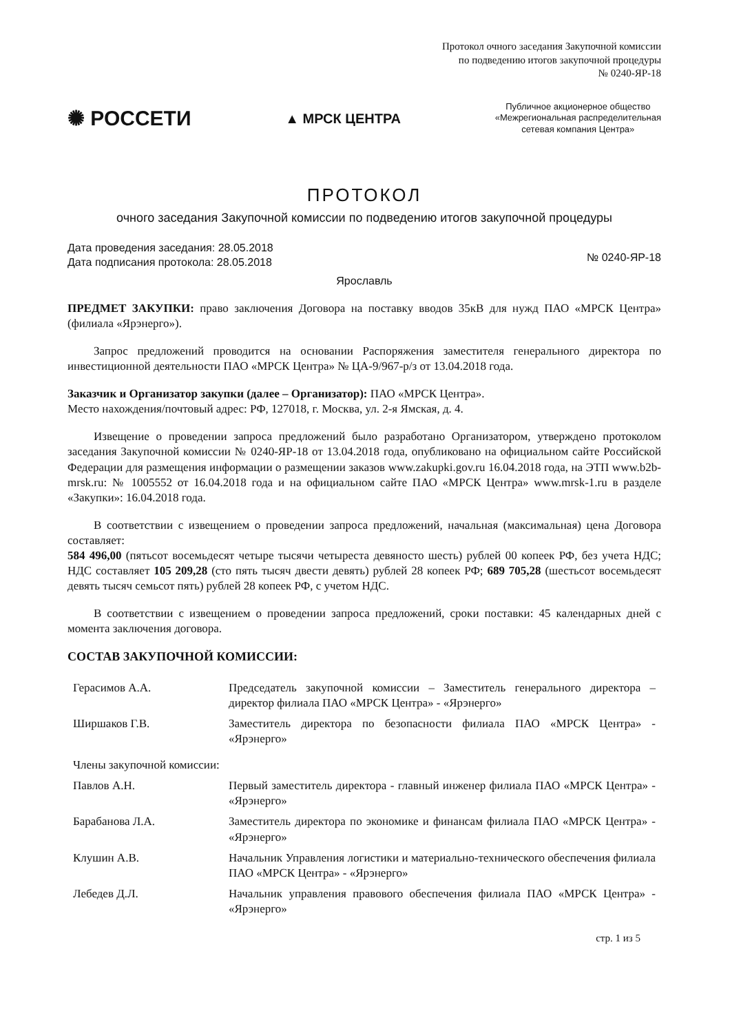Протокол очного заседания Закупочной комиссии
по подведению итогов закупочной процедуры
№ 0240-ЯР-18
✺ РОССЕТИ
▲ МРСК ЦЕНТРА
Публичное акционерное общество
«Межрегиональная распределительная
сетевая компания Центра»
ПРОТОКОЛ
очного заседания Закупочной комиссии по подведению итогов закупочной процедуры
Дата проведения заседания: 28.05.2018
Дата подписания протокола: 28.05.2018
№ 0240-ЯР-18
Ярославль
ПРЕДМЕТ ЗАКУПКИ: право заключения Договора на поставку вводов 35кВ для нужд ПАО «МРСК Центра» (филиала «Ярэнерго»).
Запрос предложений проводится на основании Распоряжения заместителя генерального директора по инвестиционной деятельности ПАО «МРСК Центра» № ЦА-9/967-р/з от 13.04.2018 года.
Заказчик и Организатор закупки (далее – Организатор): ПАО «МРСК Центра».
Место нахождения/почтовый адрес: РФ, 127018, г. Москва, ул. 2-я Ямская, д. 4.
Извещение о проведении запроса предложений было разработано Организатором, утверждено протоколом заседания Закупочной комиссии № 0240-ЯР-18 от 13.04.2018 года, опубликовано на официальном сайте Российской Федерации для размещения информации о размещении заказов www.zakupki.gov.ru 16.04.2018 года, на ЭТП www.b2b-mrsk.ru: № 1005552 от 16.04.2018 года и на официальном сайте ПАО «МРСК Центра» www.mrsk-1.ru в разделе «Закупки»: 16.04.2018 года.
В соответствии с извещением о проведении запроса предложений, начальная (максимальная) цена Договора составляет:
584 496,00 (пятьсот восемьдесят четыре тысячи четыреста девяносто шесть) рублей 00 копеек РФ, без учета НДС; НДС составляет 105 209,28 (сто пять тысяч двести девять) рублей 28 копеек РФ; 689 705,28 (шестьсот восемьдесят девять тысяч семьсот пять) рублей 28 копеек РФ, с учетом НДС.
В соответствии с извещением о проведении запроса предложений, сроки поставки: 45 календарных дней с момента заключения договора.
СОСТАВ ЗАКУПОЧНОЙ КОМИССИИ:
| Герасимов А.А. | Председатель закупочной комиссии – Заместитель генерального директора – директор филиала ПАО «МРСК Центра» - «Ярэнерго» |
| Ширшаков Г.В. | Заместитель директора по безопасности филиала ПАО «МРСК Центра» - «Ярэнерго» |
| Члены закупочной комиссии: | |
| Павлов А.Н. | Первый заместитель директора - главный инженер филиала ПАО «МРСК Центра» - «Ярэнерго» |
| Барабанова Л.А. | Заместитель директора по экономике и финансам филиала ПАО «МРСК Центра» - «Ярэнерго» |
| Клушин А.В. | Начальник Управления логистики и материально-технического обеспечения филиала ПАО «МРСК Центра» - «Ярэнерго» |
| Лебедев Д.Л. | Начальник управления правового обеспечения филиала ПАО «МРСК Центра» - «Ярэнерго» |
стр. 1 из 5